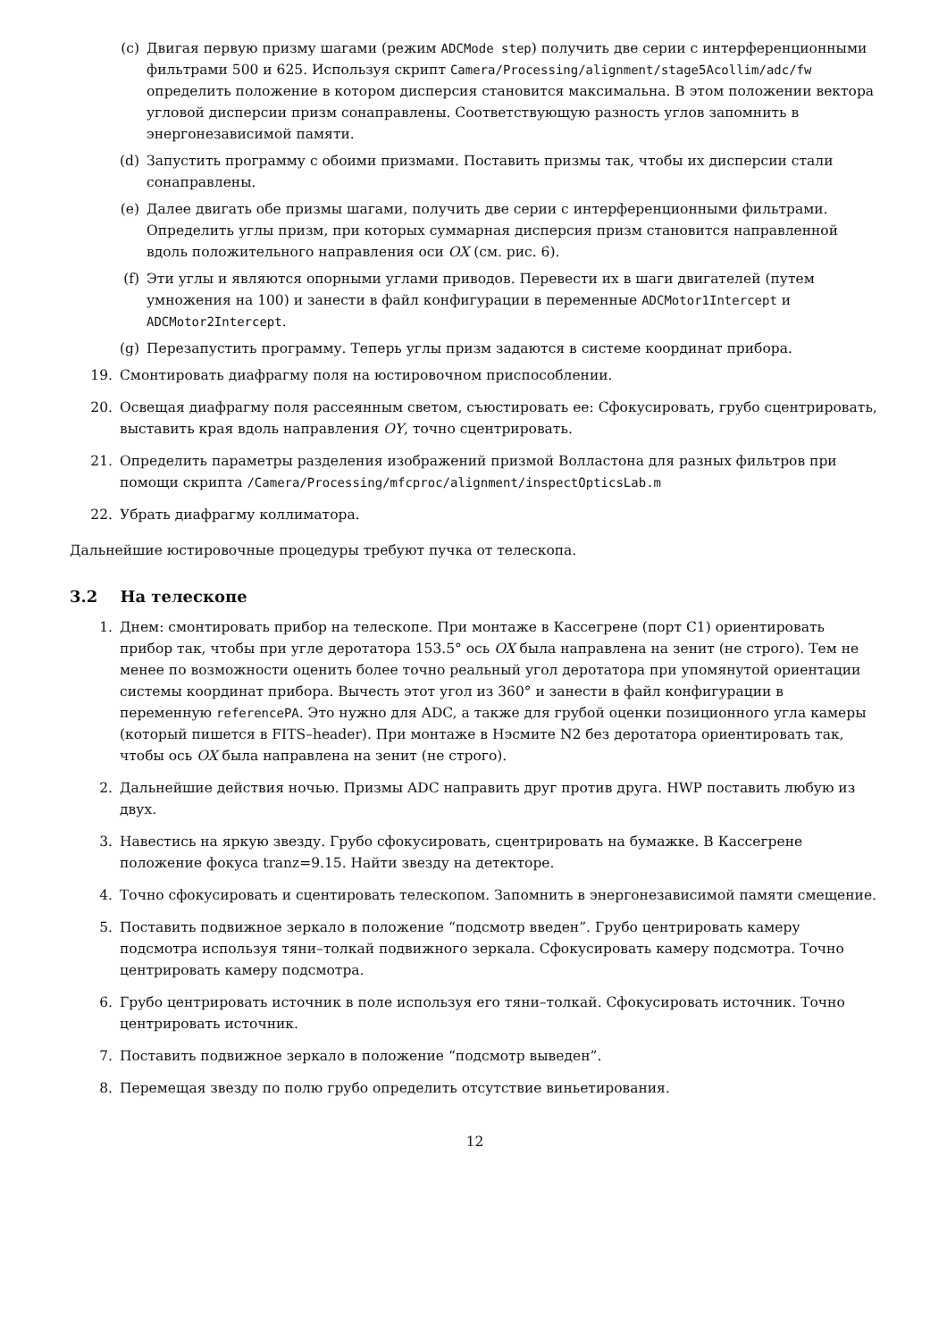(c) Двигая первую призму шагами (режим ADCMode step) получить две серии с интерференционными фильтрами 500 и 625. Используя скрипт Camera/Processing/alignment/stage5Acollim/adc/fw определить положение в котором дисперсия становится максимальна. В этом положении вектора угловой дисперсии призм сонаправлены. Соответствующую разность углов запомнить в энергонезависимой памяти.
(d) Запустить программу с обоими призмами. Поставить призмы так, чтобы их дисперсии стали сонаправлены.
(e) Далее двигать обе призмы шагами, получить две серии с интерференционными фильтрами. Определить углы призм, при которых суммарная дисперсия призм становится направленной вдоль положительного направления оси OX (см. рис. 6).
(f) Эти углы и являются опорными углами приводов. Перевести их в шаги двигателей (путем умножения на 100) и занести в файл конфигурации в переменные ADCMotor1Intercept и ADCMotor2Intercept.
(g) Перезапустить программу. Теперь углы призм задаются в системе координат прибора.
19. Смонтировать диафрагму поля на юстировочном приспособлении.
20. Освещая диафрагму поля рассеянным светом, съюстировать ее: Сфокусировать, грубо сцентрировать, выставить края вдоль направления OY, точно сцентрировать.
21. Определить параметры разделения изображений призмой Волластона для разных фильтров при помощи скрипта /Camera/Processing/mfcproc/alignment/inspectOpticsLab.m
22. Убрать диафрагму коллиматора.
Дальнейшие юстировочные процедуры требуют пучка от телескопа.
3.2 На телескопе
1. Днем: смонтировать прибор на телескопе. При монтаже в Кассегрене (порт C1) ориентировать прибор так, чтобы при угле деротатора 153.5° ось OX была направлена на зенит (не строго). Тем не менее по возможности оценить более точно реальный угол деротатора при упомянутой ориентации системы координат прибора. Вычесть этот угол из 360° и занести в файл конфигурации в переменную referencePA. Это нужно для ADC, а также для грубой оценки позиционного угла камеры (который пишется в FITS–header). При монтаже в Нэсмите N2 без деротатора ориентировать так, чтобы ось OX была направлена на зенит (не строго).
2. Дальнейшие действия ночью. Призмы ADC направить друг против друга. HWP поставить любую из двух.
3. Навестись на яркую звезду. Грубо сфокусировать, сцентрировать на бумажке. В Кассегрене положение фокуса tranz=9.15. Найти звезду на детекторе.
4. Точно сфокусировать и сцентировать телескопом. Запомнить в энергонезависимой памяти смещение.
5. Поставить подвижное зеркало в положение “подсмотр введен”. Грубо центрировать камеру подсмотра используя тяни–толкай подвижного зеркала. Сфокусировать камеру подсмотра. Точно центрировать камеру подсмотра.
6. Грубо центрировать источник в поле используя его тяни–толкай. Сфокусировать источник. Точно центрировать источник.
7. Поставить подвижное зеркало в положение “подсмотр выведен”.
8. Перемещая звезду по полю грубо определить отсутствие виньетирования.
12